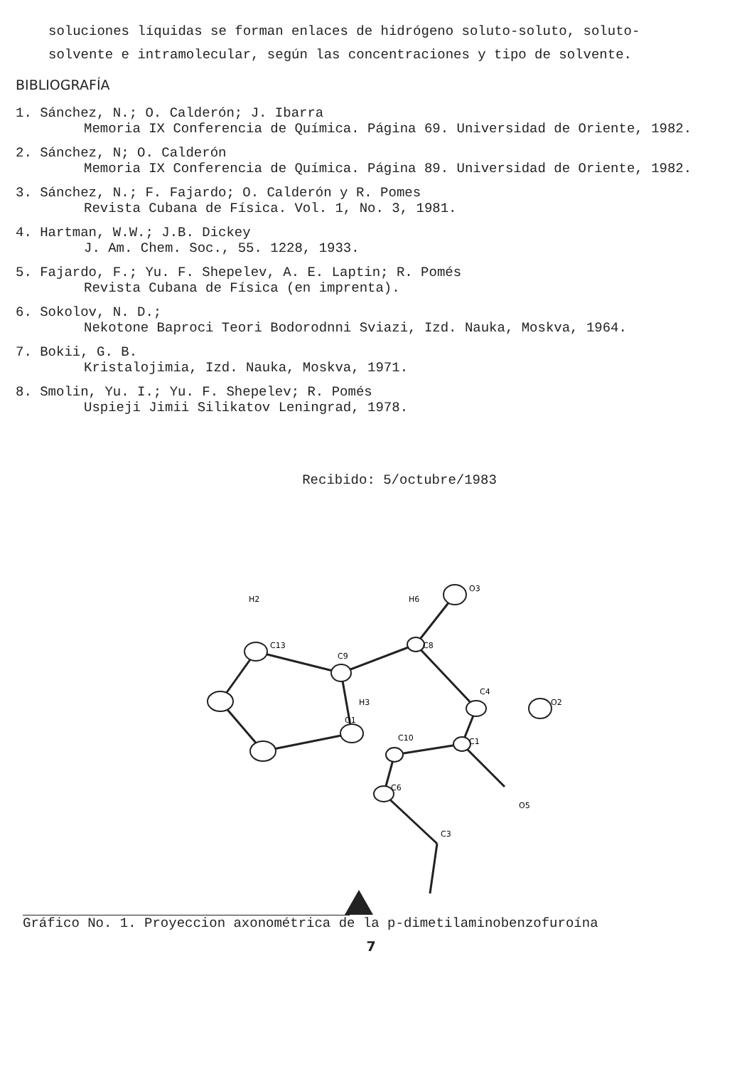soluciones líquidas se forman enlaces de hidrógeno soluto-soluto, soluto-solvente e intramolecular, según las concentraciones y tipo de solvente.
BIBLIOGRAFÍA
1. Sánchez, N.; O. Calderón; J. Ibarra
Memoria IX Conferencia de Química. Página 69. Universidad de Oriente, 1982.
2. Sánchez, N; O. Calderón
Memoria IX Conferencia de Química. Página 89. Universidad de Oriente, 1982.
3. Sánchez, N.; F. Fajardo; O. Calderón y R. Pomes
Revista Cubana de Física. Vol. 1, No. 3, 1981.
4. Hartman, W.W.; J.B. Dickey
J. Am. Chem. Soc., 55. 1228, 1933.
5. Fajardo, F.; Yu. F. Shepelev, A. E. Laptin; R. Pomés
Revista Cubana de Física (en imprenta).
6. Sokolov, N. D.;
Nekotone Baproci Teori Bodorodnni Sviazi, Izd. Nauka, Moskva, 1964.
7. Bokii, G. B.
Kristalojimia, Izd. Nauka, Moskva, 1971.
8. Smolin, Yu. I.; Yu. F. Shepelev; R. Pomés
Uspieji Jimii Silikatov Leningrad, 1978.
Recibido: 5/octubre/1983
C9
C8
C13
C4
C1
C10
C6
O1
H3
H2
H6
O3
O2
O5
C3
Gráfico No. 1. Proyeccion axonométrica de la p-dimetilaminobenzofuroína
7